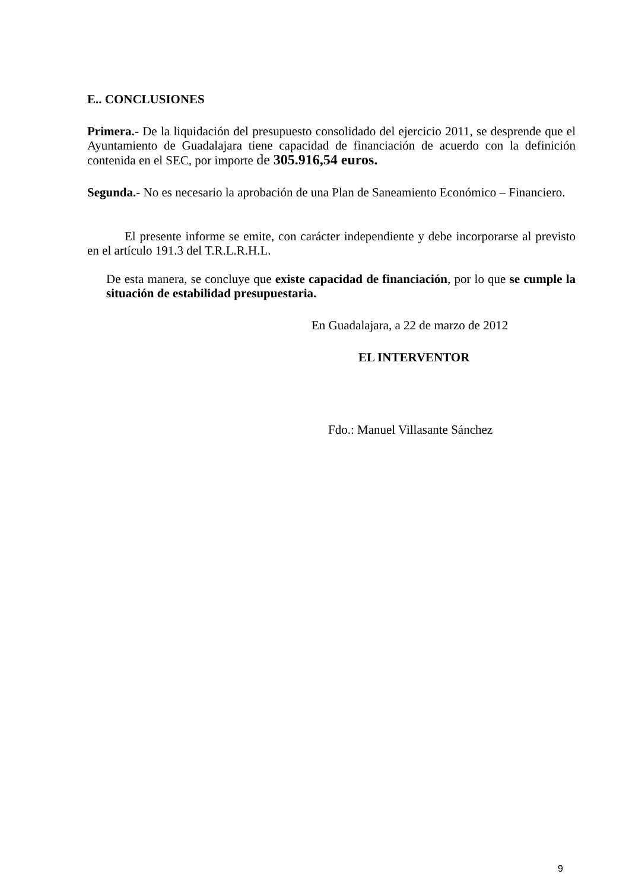E.. CONCLUSIONES
Primera.- De la liquidación del presupuesto consolidado del ejercicio 2011, se desprende que el Ayuntamiento de Guadalajara tiene capacidad de financiación de acuerdo con la definición contenida en el SEC, por importe de 305.916,54 euros.
Segunda.- No es necesario la aprobación de una Plan de Saneamiento Económico – Financiero.
El presente informe se emite, con carácter independiente y debe incorporarse al previsto en el artículo 191.3 del T.R.L.R.H.L.
De esta manera, se concluye que existe capacidad de financiación, por lo que se cumple la situación de estabilidad presupuestaria.
En Guadalajara, a 22 de marzo de 2012
EL INTERVENTOR
Fdo.: Manuel Villasante Sánchez
9